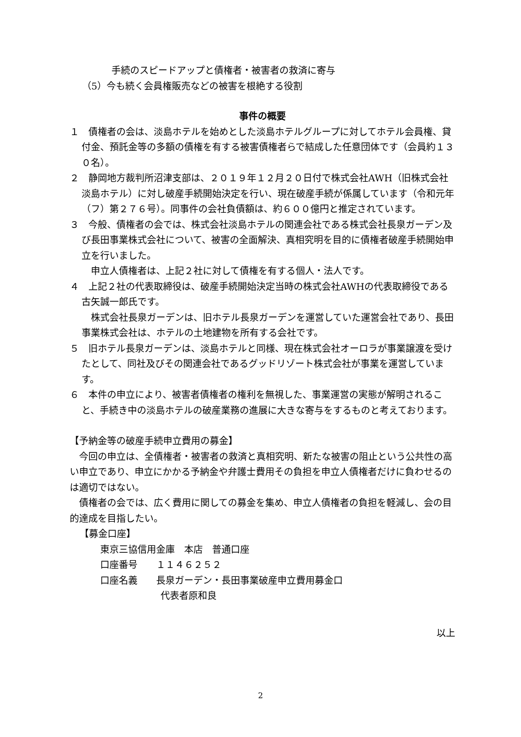手続のスピードアップと債権者・被害者の救済に寄与
（5）今も続く会員権販売などの被害を根絶する役割
事件の概要
１　債権者の会は、淡島ホテルを始めとした淡島ホテルグループに対してホテル会員権、貸付金、預託金等の多額の債権を有する被害債権者らで結成した任意団体です（会員約１３０名）。
２　静岡地方裁判所沼津支部は、２０１９年１２月２０日付で株式会社AWH（旧株式会社淡島ホテル）に対し破産手続開始決定を行い、現在破産手続が係属しています（令和元年（フ）第２７６号）。同事件の会社負債額は、約６００億円と推定されています。
３　今般、債権者の会では、株式会社淡島ホテルの関連会社である株式会社長泉ガーデン及び長田事業株式会社について、被害の全面解決、真相究明を目的に債権者破産手続開始申立を行いました。
　申立人債権者は、上記２社に対して債権を有する個人・法人です。
４　上記２社の代表取締役は、破産手続開始決定当時の株式会社AWHの代表取締役である古矢誠一郎氏です。
　株式会社長泉ガーデンは、旧ホテル長泉ガーデンを運営していた運営会社であり、長田事業株式会社は、ホテルの土地建物を所有する会社です。
５　旧ホテル長泉ガーデンは、淡島ホテルと同様、現在株式会社オーロラが事業譲渡を受けたとして、同社及びその関連会社であるグッドリゾート株式会社が事業を運営しています。
６　本件の申立により、被害者債権者の権利を無視した、事業運営の実態が解明されること、手続き中の淡島ホテルの破産業務の進展に大きな寄与をするものと考えております。
【予納金等の破産手続申立費用の募金】
　今回の申立は、全債権者・被害者の救済と真相究明、新たな被害の阻止という公共性の高い申立であり、申立にかかる予納金や弁護士費用その負担を申立人債権者だけに負わせるのは適切ではない。
　債権者の会では、広く費用に関しての募金を集め、申立人債権者の負担を軽減し、会の目的達成を目指したい。
【募金口座】
東京三協信用金庫　本店　普通口座
口座番号　　１１４６２５２
口座名義　　長泉ガーデン・長田事業破産申立費用募金口
代表者原和良
以上
2